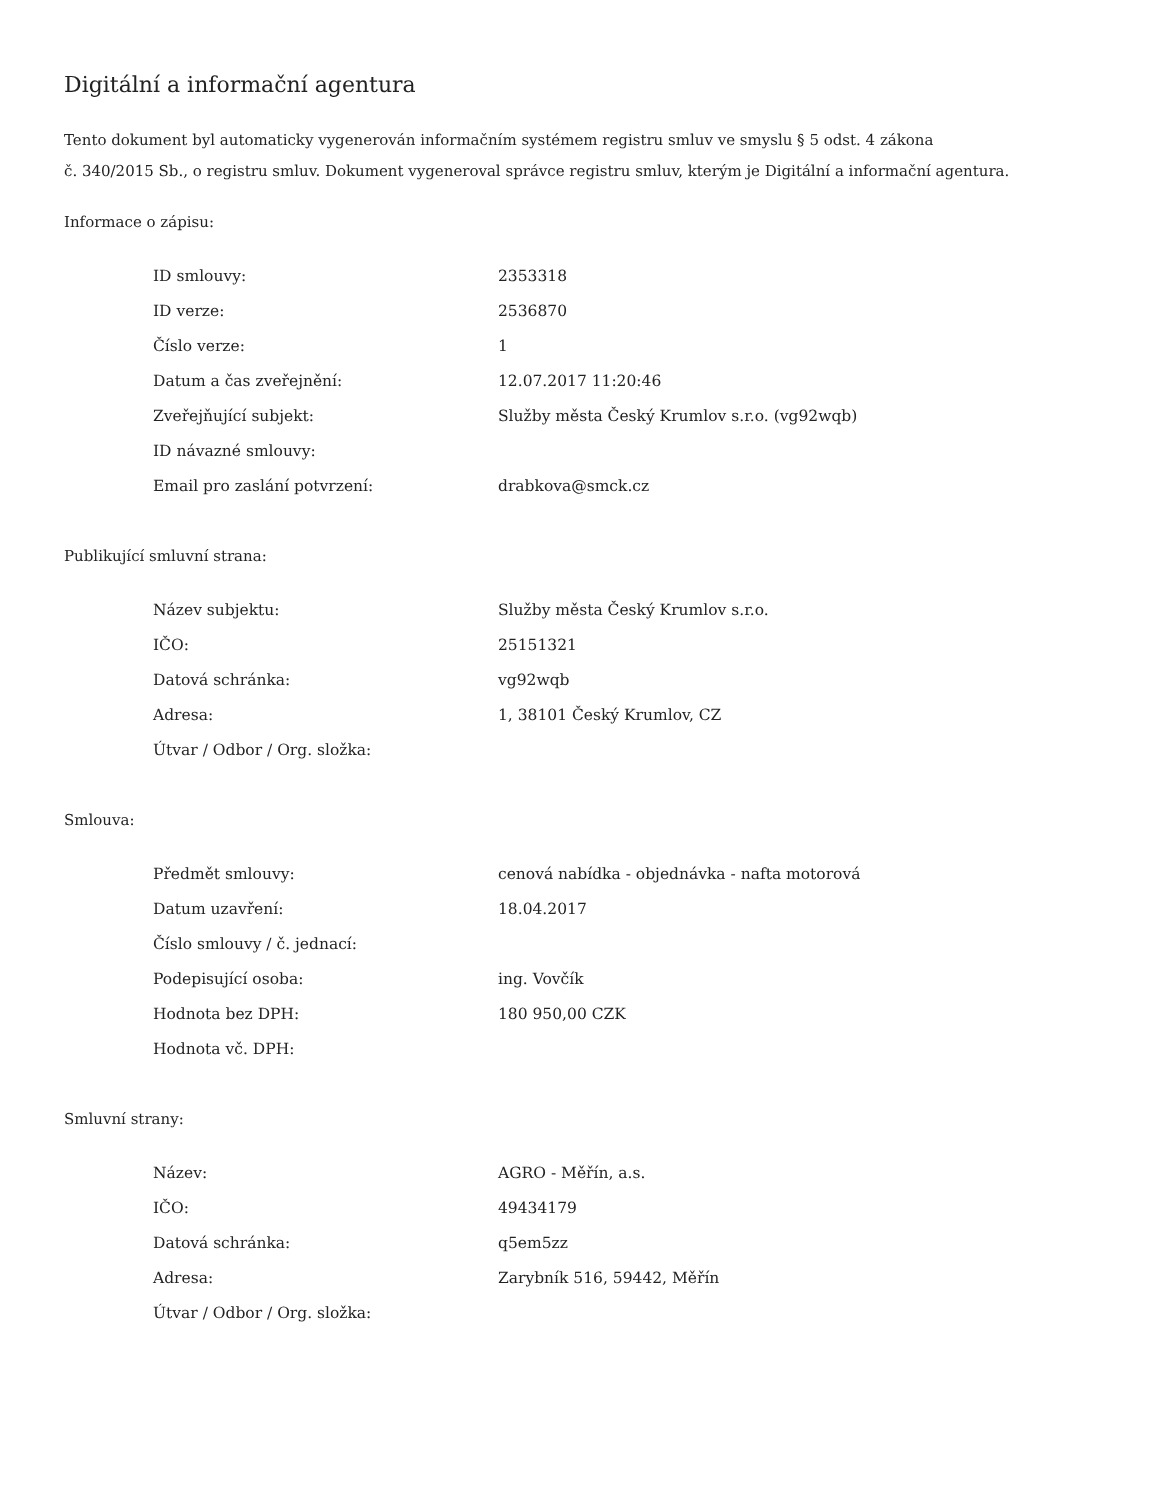Digitální a informační agentura
Tento dokument byl automaticky vygenerován informačním systémem registru smluv ve smyslu § 5 odst. 4 zákona
č. 340/2015 Sb., o registru smluv. Dokument vygeneroval správce registru smluv, kterým je Digitální a informační agentura.
Informace o zápisu:
| ID smlouvy: | 2353318 |
| ID verze: | 2536870 |
| Číslo verze: | 1 |
| Datum a čas zveřejnění: | 12.07.2017 11:20:46 |
| Zveřejňující subjekt: | Služby města Český Krumlov s.r.o. (vg92wqb) |
| ID návazné smlouvy: | |
| Email pro zaslání potvrzení: | drabkova@smck.cz |
Publikující smluvní strana:
| Název subjektu: | Služby města Český Krumlov s.r.o. |
| IČO: | 25151321 |
| Datová schránka: | vg92wqb |
| Adresa: | 1, 38101 Český Krumlov, CZ |
| Útvar / Odbor / Org. složka: | |
Smlouva:
| Předmět smlouvy: | cenová nabídka - objednávka - nafta motorová |
| Datum uzavření: | 18.04.2017 |
| Číslo smlouvy / č. jednací: | |
| Podepisující osoba: | ing. Vovčík |
| Hodnota bez DPH: | 180 950,00 CZK |
| Hodnota vč. DPH: | |
Smluvní strany:
| Název: | AGRO - Měřín, a.s. |
| IČO: | 49434179 |
| Datová schránka: | q5em5zz |
| Adresa: | Zarybník 516, 59442, Měřín |
| Útvar / Odbor / Org. složka: | |